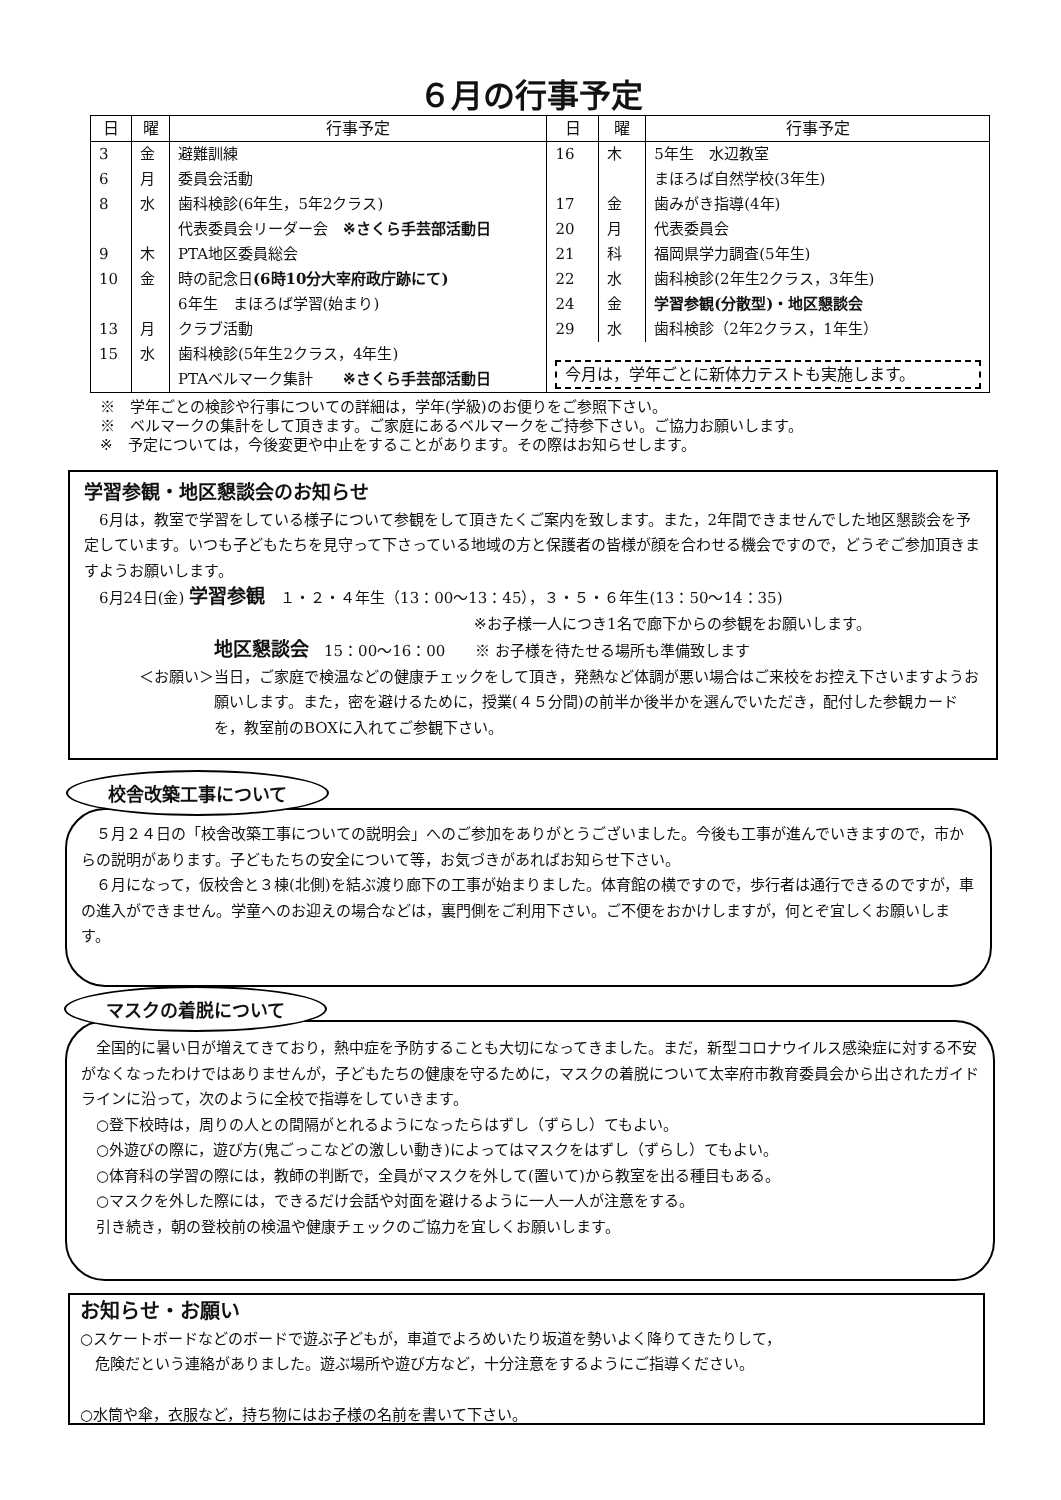６月の行事予定
| 日 | 曜 | 行事予定 | 日 | 曜 | 行事予定 |
| --- | --- | --- | --- | --- | --- |
| 3 | 金 | 避難訓練 | 16 | 木 | 5年生 水辺教室 |
| 6 | 月 | 委員会活動 | | | まほろば自然学校(3年生) |
| 8 | 水 | 歯科検診(6年生，5年2クラス) | 17 | 金 | 歯みがき指導(4年) |
| | | 代表委員会リーダー会 ※さくら手芸部活動日 | 20 | 月 | 代表委員会 |
| 9 | 木 | PTA地区委員総会 | 21 | 科 | 福岡県学力調査(5年生) |
| 10 | 金 | 時の記念日 (6時10分大宰府政庁跡にて) | 22 | 水 | 歯科検診(2年生2クラス，3年生) |
| | | 6年生 まほろば学習(始まり) | 24 | 金 | 学習参観(分散型)・地区懇談会 |
| 13 | 月 | クラブ活動 | 29 | 水 | 歯科検診（2年2クラス，1年生） |
| 15 | 水 | 歯科検診(5年生2クラス，4年生) | 今月は，学年ごとに新体力テストも実施します。 | | |
| | | PTAベルマーク集計 ※さくら手芸部活動日 | | | |
※　学年ごとの検診や行事についての詳細は，学年(学級)のお便りをご参照下さい。
※　ベルマークの集計をして頂きます。ご家庭にあるベルマークをご持参下さい。ご協力お願いします。
※　予定については，今後変更や中止をすることがあります。その際はお知らせします。
学習参観・地区懇談会のお知らせ
　6月は，教室で学習をしている様子について参観をして頂きたくご案内を致します。また，2年間できませんでした地区懇談会を予定しています。いつも子どもたちを見守って下さっている地域の方と保護者の皆様が顔を合わせる機会ですので，どうぞご参加頂きますようお願いします。
　6月24日(金) 学習参観　１・２・４年生（13：00〜13：45），３・５・６年生(13：50〜14：35)
※お子様一人につき1名で廊下からの参観をお願いします。
地区懇談会　15：00〜16：00　　※ お子様を待たせる場所も準備致します
＜お願い＞ 当日，ご家庭で検温などの健康チェックをして頂き，発熱など体調が悪い場合はご来校をお控え下さいますようお願いします。また，密を避けるために，授業(４５分間)の前半か後半かを選んでいただき，配付した参観カードを，教室前のBOXに入れてご参観下さい。
　５月２４日の「校舎改築工事についての説明会」へのご参加をありがとうございました。今後も工事が進んでいきますので，市からの説明があります。子どもたちの安全について等，お気づきがあればお知らせ下さい。
　６月になって，仮校舎と３棟(北側)を結ぶ渡り廊下の工事が始まりました。体育館の横ですので，歩行者は通行できるのですが，車の進入ができません。学童へのお迎えの場合などは，裏門側をご利用下さい。ご不便をおかけしますが，何とぞ宜しくお願いします。
校舎改築工事について
　全国的に暑い日が増えてきており，熱中症を予防することも大切になってきました。まだ，新型コロナウイルス感染症に対する不安がなくなったわけではありませんが，子どもたちの健康を守るために，マスクの着脱について太宰府市教育委員会から出されたガイドラインに沿って，次のように全校で指導をしていきます。
　○登下校時は，周りの人との間隔がとれるようになったらはずし（ずらし）てもよい。
　○外遊びの際に，遊び方(鬼ごっこなどの激しい動き)によってはマスクをはずし（ずらし）てもよい。
　○体育科の学習の際には，教師の判断で，全員がマスクを外して(置いて)から教室を出る種目もある。
　○マスクを外した際には，できるだけ会話や対面を避けるように一人一人が注意をする。
　引き続き，朝の登校前の検温や健康チェックのご協力を宜しくお願いします。
マスクの着脱について
お知らせ・お願い
○スケートボードなどのボードで遊ぶ子どもが，車道でよろめいたり坂道を勢いよく降りてきたりして，
　危険だという連絡がありました。遊ぶ場所や遊び方など，十分注意をするようにご指導ください。
○水筒や傘，衣服など，持ち物にはお子様の名前を書いて下さい。